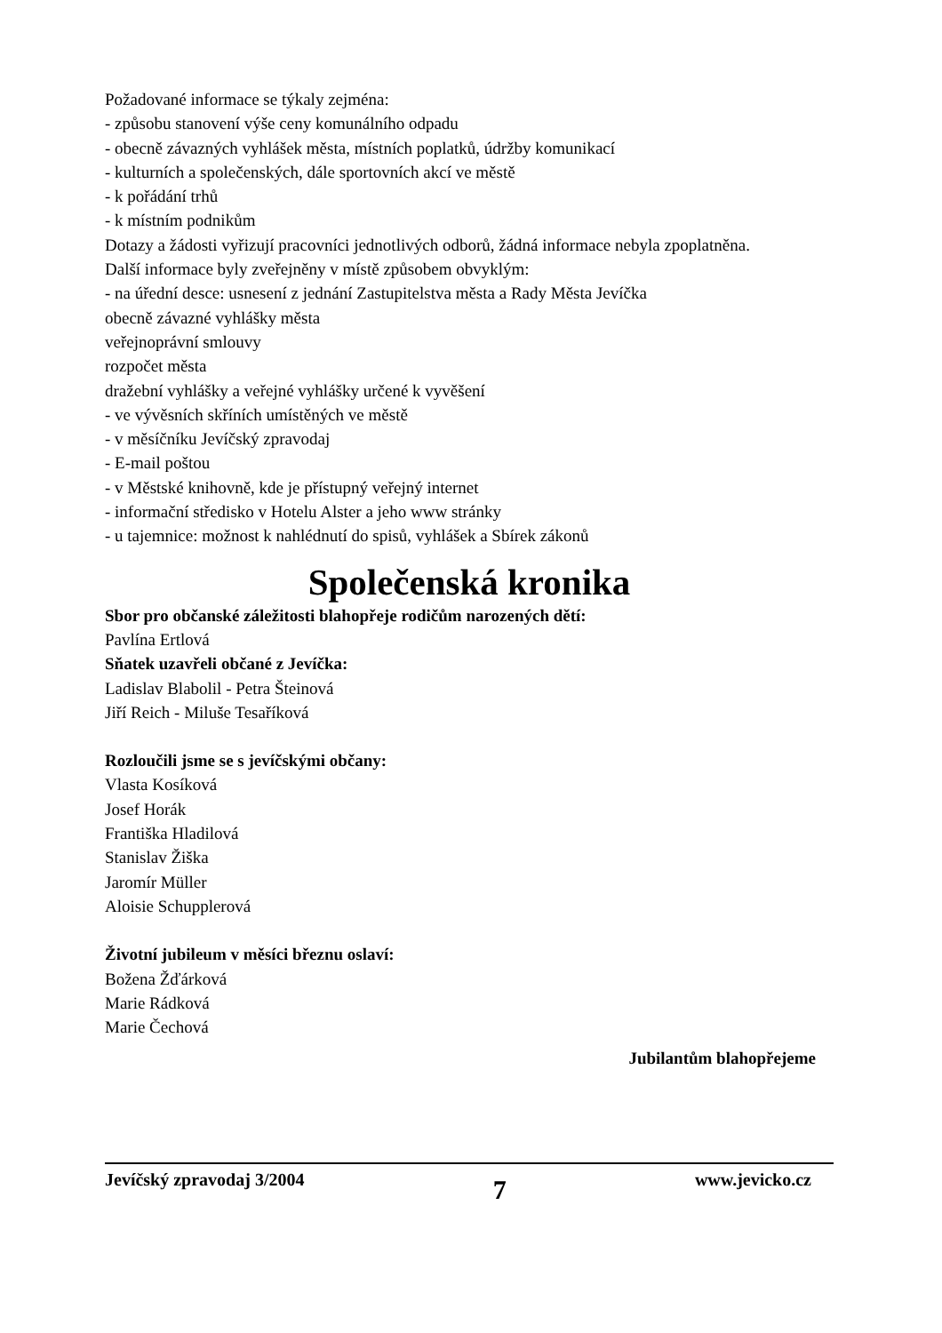Požadované informace se týkaly zejména:
- způsobu stanovení výše ceny komunálního odpadu
- obecně závazných vyhlášek města, místních poplatků, údržby komunikací
- kulturních a společenských, dále sportovních akcí ve městě
- k pořádání trhů
- k místním podnikům
Dotazy a žádosti vyřizují pracovníci jednotlivých odborů, žádná informace nebyla zpoplatněna.
Další informace byly zveřejněny v místě způsobem obvyklým:
- na úřední desce: usnesení z jednání Zastupitelstva města a Rady Města Jevíčka
obecně závazné vyhlášky města
veřejnoprávní smlouvy
rozpočet města
dražební vyhlášky a veřejné vyhlášky určené k vyvěšení
- ve vývěsních skříních umístěných ve městě
- v měsíčníku Jevíčský zpravodaj
- E-mail poštou
- v Městské knihovně, kde je přístupný veřejný internet
- informační středisko v Hotelu Alster a jeho www stránky
- u tajemnice: možnost k nahlédnutí do spisů, vyhlášek a Sbírek zákonů
Společenská kronika
Sbor pro občanské záležitosti blahopřeje rodičům narozených dětí:
Pavlína Ertlová
Sňatek uzavřeli občané z Jevíčka:
Ladislav Blabolil - Petra Šteinová
Jiří Reich - Miluše Tesaříková
Rozloučili jsme se s jevíčskými občany:
Vlasta Kosíková
Josef Horák
Františka Hladilová
Stanislav Žiška
Jaromír Müller
Aloisie Schupplerová
Životní jubileum v měsíci březnu oslaví:
Božena Žďárková
Marie Rádková
Marie Čechová
Jubilantům blahopřejeme
Jevíčský zpravodaj 3/2004 7 www.jevicko.cz